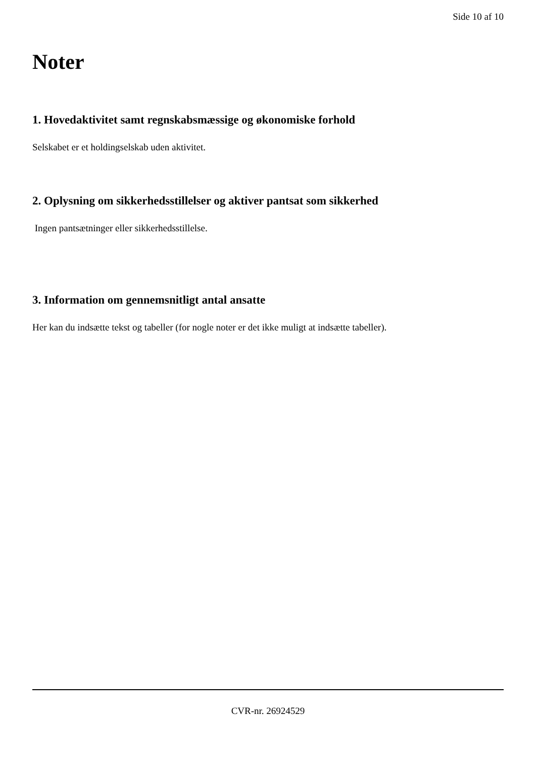Side 10 af 10
Noter
1. Hovedaktivitet samt regnskabsmæssige og økonomiske forhold
Selskabet er et holdingselskab uden aktivitet.
2. Oplysning om sikkerhedsstillelser og aktiver pantsat som sikkerhed
Ingen pantsætninger eller sikkerhedsstillelse.
3. Information om gennemsnitligt antal ansatte
Her kan du indsætte tekst og tabeller (for nogle noter er det ikke muligt at indsætte tabeller).
CVR-nr. 26924529